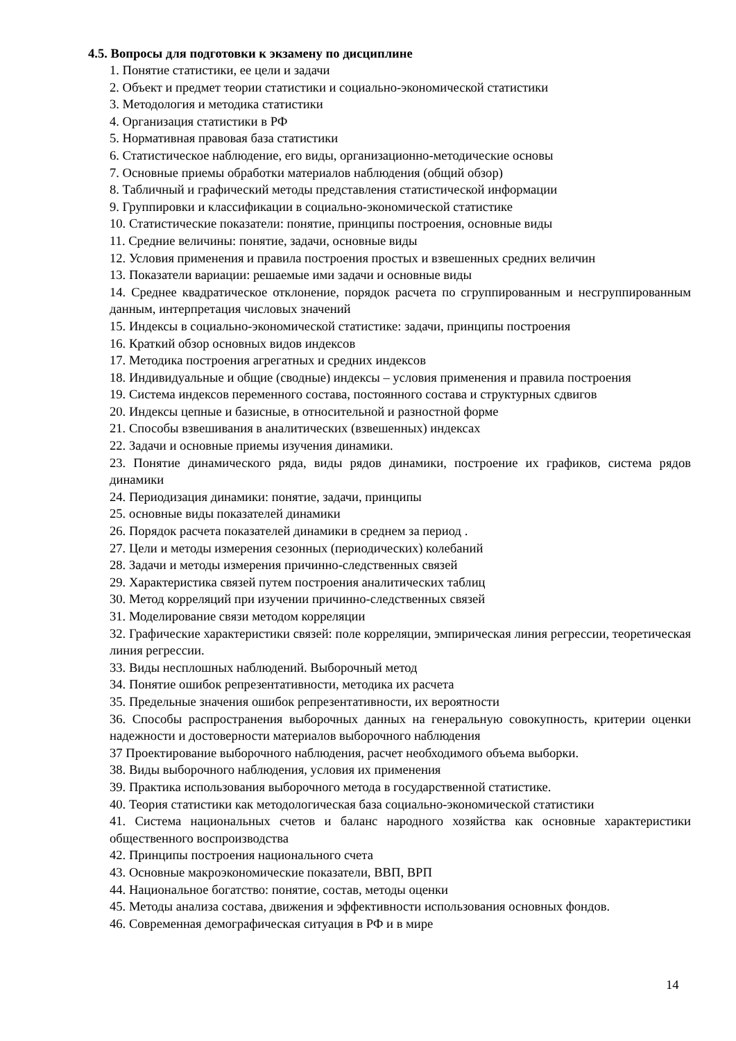4.5. Вопросы для подготовки к экзамену по дисциплине
1. Понятие статистики, ее цели и задачи
2. Объект и предмет теории статистики и социально-экономической статистики
3. Методология и методика статистики
4. Организация статистики в РФ
5. Нормативная правовая база статистики
6. Статистическое наблюдение, его виды, организационно-методические основы
7. Основные приемы обработки материалов наблюдения (общий обзор)
8. Табличный и графический методы представления статистической информации
9. Группировки и классификации в социально-экономической статистике
10. Статистические показатели: понятие, принципы построения, основные виды
11. Средние величины: понятие, задачи, основные виды
12. Условия применения и правила построения простых и взвешенных средних величин
13. Показатели вариации: решаемые ими задачи и основные виды
14. Среднее квадратическое отклонение, порядок расчета по сгруппированным и несгруппированным данным, интерпретация числовых значений
15. Индексы в социально-экономической статистике: задачи, принципы построения
16. Краткий обзор основных видов индексов
17. Методика построения агрегатных и средних индексов
18. Индивидуальные и общие (сводные) индексы – условия применения и правила построения
19. Система индексов переменного состава, постоянного состава и структурных сдвигов
20. Индексы цепные и базисные, в относительной и разностной форме
21. Способы взвешивания в аналитических (взвешенных) индексах
22. Задачи и основные приемы изучения динамики.
23. Понятие динамического ряда, виды рядов динамики, построение их графиков, система рядов динамики
24. Периодизация динамики: понятие, задачи, принципы
25. основные виды показателей динамики
26. Порядок расчета показателей динамики в среднем за период .
27. Цели и методы измерения сезонных (периодических) колебаний
28. Задачи и методы измерения причинно-следственных связей
29. Характеристика связей путем построения аналитических таблиц
30. Метод корреляций при изучении причинно-следственных связей
31. Моделирование связи методом корреляции
32. Графические характеристики связей: поле корреляции, эмпирическая линия регрессии, теоретическая линия регрессии.
33. Виды несплошных наблюдений. Выборочный метод
34. Понятие ошибок репрезентативности, методика их расчета
35. Предельные значения ошибок репрезентативности, их вероятности
36. Способы распространения выборочных данных на генеральную совокупность, критерии оценки надежности и достоверности материалов выборочного наблюдения
37 Проектирование выборочного наблюдения, расчет необходимого объема выборки.
38. Виды выборочного наблюдения, условия их применения
39. Практика использования выборочного метода в государственной статистике.
40. Теория статистики как методологическая база социально-экономической статистики
41. Система национальных счетов и баланс народного хозяйства как основные характеристики общественного воспроизводства
42. Принципы построения национального счета
43. Основные макроэкономические показатели, ВВП, ВРП
44. Национальное богатство: понятие, состав, методы оценки
45. Методы анализа состава, движения и эффективности использования основных фондов.
46. Современная демографическая ситуация в РФ и в мире
14